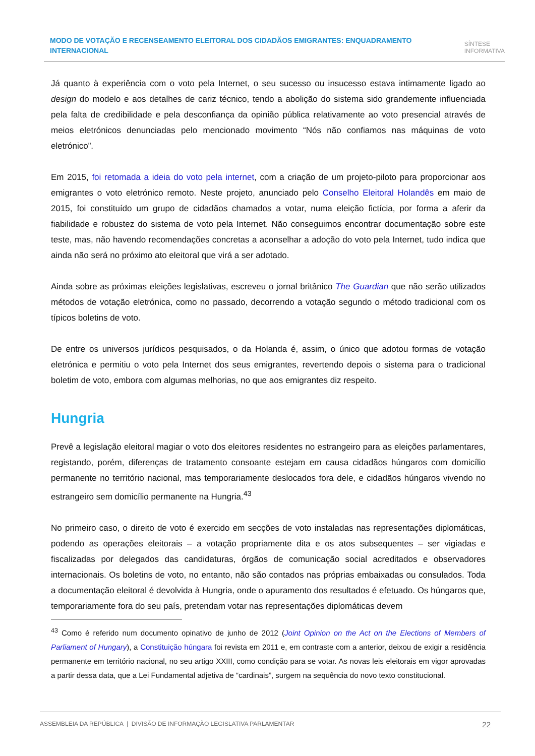MODO DE VOTAÇÃO E RECENSEAMENTO ELEITORAL DOS CIDADÃOS EMIGRANTES: ENQUADRAMENTO INTERNACIONAL
SÍNTESE
INFORMATIVA
Já quanto à experiência com o voto pela Internet, o seu sucesso ou insucesso estava intimamente ligado ao design do modelo e aos detalhes de cariz técnico, tendo a abolição do sistema sido grandemente influenciada pela falta de credibilidade e pela desconfiança da opinião pública relativamente ao voto presencial através de meios eletrónicos denunciadas pelo mencionado movimento “Nós não confiamos nas máquinas de voto eletrónico”.
Em 2015, foi retomada a ideia do voto pela internet, com a criação de um projeto-piloto para proporcionar aos emigrantes o voto eletrónico remoto. Neste projeto, anunciado pelo Conselho Eleitoral Holandês em maio de 2015, foi constituído um grupo de cidadãos chamados a votar, numa eleição fictícia, por forma a aferir da fiabilidade e robustez do sistema de voto pela Internet. Não conseguimos encontrar documentação sobre este teste, mas, não havendo recomendações concretas a aconselhar a adoção do voto pela Internet, tudo indica que ainda não será no próximo ato eleitoral que virá a ser adotado.
Ainda sobre as próximas eleições legislativas, escreveu o jornal britânico The Guardian que não serão utilizados métodos de votação eletrónica, como no passado, decorrendo a votação segundo o método tradicional com os típicos boletins de voto.
De entre os universos jurídicos pesquisados, o da Holanda é, assim, o único que adotou formas de votação eletrónica e permitiu o voto pela Internet dos seus emigrantes, revertendo depois o sistema para o tradicional boletim de voto, embora com algumas melhorias, no que aos emigrantes diz respeito.
Hungria
Prevê a legislação eleitoral magiar o voto dos eleitores residentes no estrangeiro para as eleições parlamentares, registando, porém, diferenças de tratamento consoante estejam em causa cidadãos húngaros com domicílio permanente no território nacional, mas temporariamente deslocados fora dele, e cidadãos húngaros vivendo no estrangeiro sem domicílio permanente na Hungria.<sup>43</sup>
No primeiro caso, o direito de voto é exercido em secções de voto instaladas nas representações diplomáticas, podendo as operações eleitorais – a votação propriamente dita e os atos subsequentes – ser vigiadas e fiscalizadas por delegados das candidaturas, órgãos de comunicação social acreditados e observadores internacionais. Os boletins de voto, no entanto, não são contados nas próprias embaixadas ou consulados. Toda a documentação eleitoral é devolvida à Hungria, onde o apuramento dos resultados é efetuado. Os húngaros que, temporariamente fora do seu país, pretendam votar nas representações diplomáticas devem
<sup>43</sup> Como é referido num documento opinativo de junho de 2012 (Joint Opinion on the Act on the Elections of Members of Parliament of Hungary), a Constituição húngara foi revista em 2011 e, em contraste com a anterior, deixou de exigir a residência permanente em território nacional, no seu artigo XXIII, como condição para se votar. As novas leis eleitorais em vigor aprovadas a partir dessa data, que a Lei Fundamental adjetiva de “cardinais”, surgem na sequência do novo texto constitucional.
ASSEMBLEIA DA REPÚBLICA | DIVISÃO DE INFORMAÇÃO LEGISLATIVA PARLAMENTAR
22